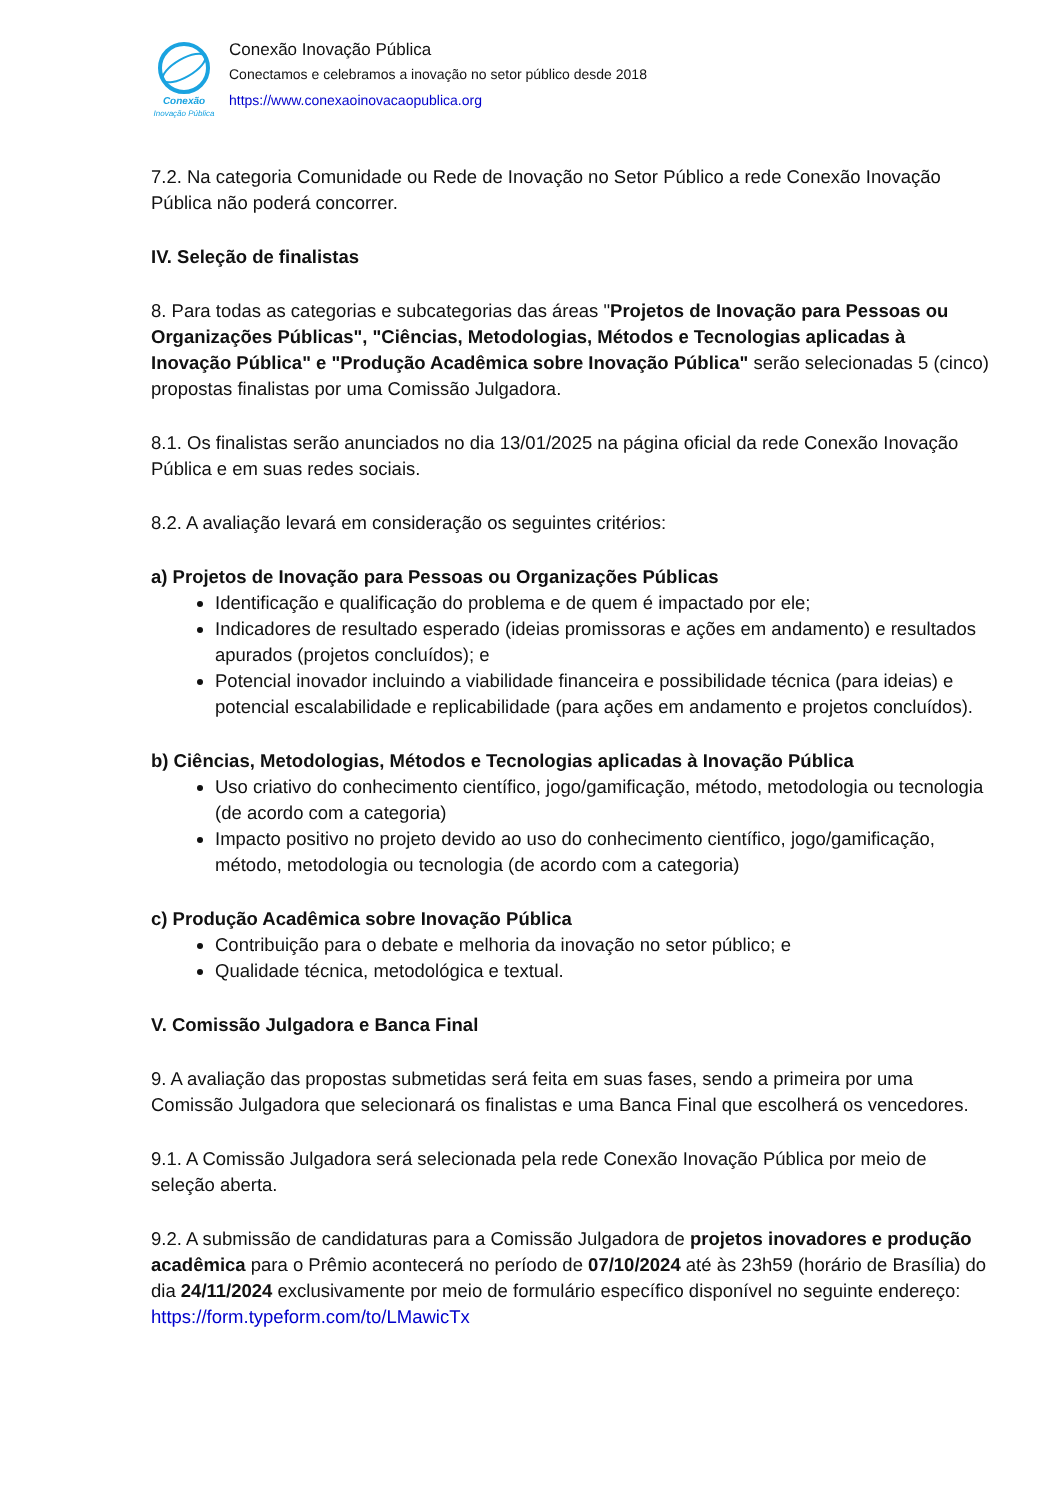Conexão
Inovação Pública
Conexão Inovação Pública
Conectamos e celebramos a inovação no setor público desde 2018
https://www.conexaoinovacaopublica.org
7.2. Na categoria Comunidade ou Rede de Inovação no Setor Público a rede Conexão Inovação Pública não poderá concorrer.
IV. Seleção de finalistas
8. Para todas as categorias e subcategorias das áreas "Projetos de Inovação para Pessoas ou Organizações Públicas", "Ciências, Metodologias, Métodos e Tecnologias aplicadas à Inovação Pública" e "Produção Acadêmica sobre Inovação Pública" serão selecionadas 5 (cinco) propostas finalistas por uma Comissão Julgadora.
8.1. Os finalistas serão anunciados no dia 13/01/2025 na página oficial da rede Conexão Inovação Pública e em suas redes sociais.
8.2. A avaliação levará em consideração os seguintes critérios:
a) Projetos de Inovação para Pessoas ou Organizações Públicas
Identificação e qualificação do problema e de quem é impactado por ele;
Indicadores de resultado esperado (ideias promissoras e ações em andamento) e resultados apurados (projetos concluídos); e
Potencial inovador incluindo a viabilidade financeira e possibilidade técnica (para ideias) e potencial escalabilidade e replicabilidade (para ações em andamento e projetos concluídos).
b) Ciências, Metodologias, Métodos e Tecnologias aplicadas à Inovação Pública
Uso criativo do conhecimento científico, jogo/gamificação, método, metodologia ou tecnologia (de acordo com a categoria)
Impacto positivo no projeto devido ao uso do conhecimento científico, jogo/gamificação, método, metodologia ou tecnologia (de acordo com a categoria)
c) Produção Acadêmica sobre Inovação Pública
Contribuição para o debate e melhoria da inovação no setor público; e
Qualidade técnica, metodológica e textual.
V. Comissão Julgadora e Banca Final
9. A avaliação das propostas submetidas será feita em suas fases, sendo a primeira por uma Comissão Julgadora que selecionará os finalistas e uma Banca Final que escolherá os vencedores.
9.1. A Comissão Julgadora será selecionada pela rede Conexão Inovação Pública por meio de seleção aberta.
9.2. A submissão de candidaturas para a Comissão Julgadora de projetos inovadores e produção acadêmica para o Prêmio acontecerá no período de 07/10/2024 até às 23h59 (horário de Brasília) do dia 24/11/2024 exclusivamente por meio de formulário específico disponível no seguinte endereço: https://form.typeform.com/to/LMawicTx